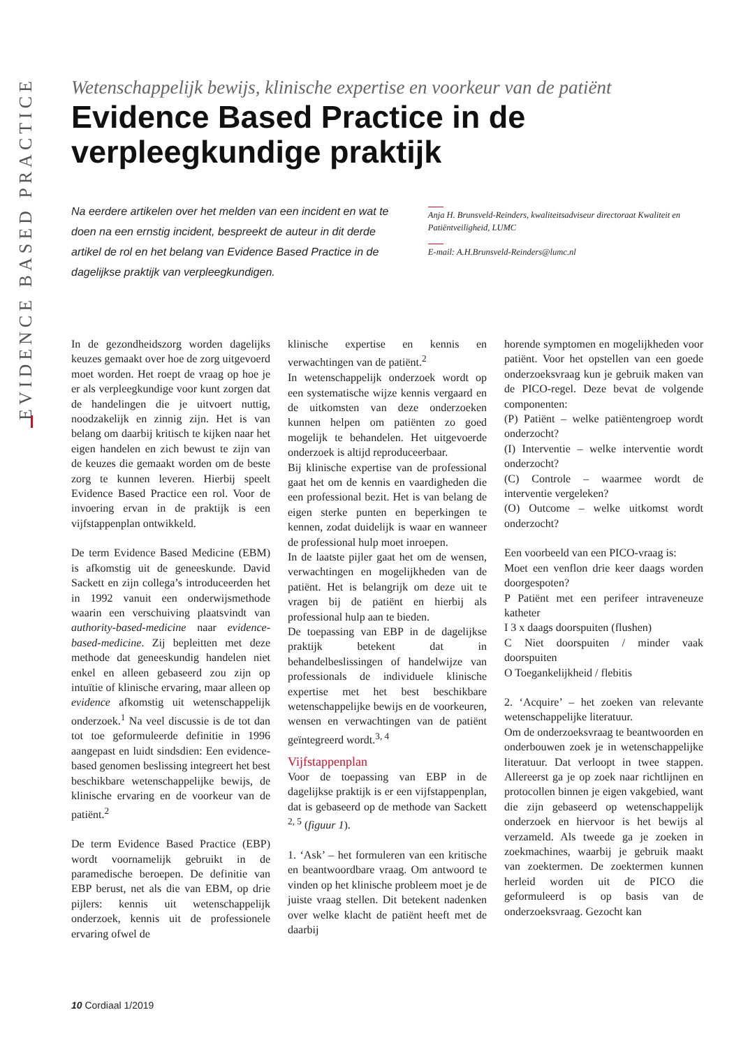EVIDENCE BASED PRACTICE
Wetenschappelijk bewijs, klinische expertise en voorkeur van de patiënt
Evidence Based Practice in de verpleegkundige praktijk
Na eerdere artikelen over het melden van een incident en wat te doen na een ernstig incident, bespreekt de auteur in dit derde artikel de rol en het belang van Evidence Based Practice in de dagelijkse praktijk van verpleegkundigen.
Anja H. Brunsveld-Reinders, kwaliteitsadviseur directoraat Kwaliteit en Patiëntveiligheid, LUMC
E-mail: A.H.Brunsveld-Reinders@lumc.nl
In de gezondheidszorg worden dagelijks keuzes gemaakt over hoe de zorg uitgevoerd moet worden. Het roept de vraag op hoe je er als verpleegkundige voor kunt zorgen dat de handelingen die je uitvoert nuttig, noodzakelijk en zinnig zijn. Het is van belang om daarbij kritisch te kijken naar het eigen handelen en zich bewust te zijn van de keuzes die gemaakt worden om de beste zorg te kunnen leveren. Hierbij speelt Evidence Based Practice een rol. Voor de invoering ervan in de praktijk is een vijfstappenplan ontwikkeld.
De term Evidence Based Medicine (EBM) is afkomstig uit de geneeskunde. David Sackett en zijn collega’s introduceerden het in 1992 vanuit een onderwijsmethode waarin een verschuiving plaatsvindt van authority-based-medicine naar evidence-based-medicine. Zij bepleitten met deze methode dat geneeskundig handelen niet enkel en alleen gebaseerd zou zijn op intuïtie of klinische ervaring, maar alleen op evidence afkomstig uit wetenschappelijk onderzoek.<sup>1</sup> Na veel discussie is de tot dan tot toe geformuleerde definitie in 1996 aangepast en luidt sindsdien: Een evidence-based genomen beslissing integreert het best beschikbare wetenschappelijke bewijs, de klinische ervaring en de voorkeur van de patiënt.<sup>2</sup>
De term Evidence Based Practice (EBP) wordt voornamelijk gebruikt in de paramedische beroepen. De definitie van EBP berust, net als die van EBM, op drie pijlers: kennis uit wetenschappelijk onderzoek, kennis uit de professionele ervaring ofwel de
klinische expertise en kennis en verwachtingen van de patiënt.<sup>2</sup>
In wetenschappelijk onderzoek wordt op een systematische wijze kennis vergaard en de uitkomsten van deze onderzoeken kunnen helpen om patiënten zo goed mogelijk te behandelen. Het uitgevoerde onderzoek is altijd reproduceerbaar.
Bij klinische expertise van de professional gaat het om de kennis en vaardigheden die een professional bezit. Het is van belang de eigen sterke punten en beperkingen te kennen, zodat duidelijk is waar en wanneer de professional hulp moet inroepen.
In de laatste pijler gaat het om de wensen, verwachtingen en mogelijkheden van de patiënt. Het is belangrijk om deze uit te vragen bij de patiënt en hierbij als professional hulp aan te bieden.
De toepassing van EBP in de dagelijkse praktijk betekent dat in behandelbeslissingen of handelwijze van professionals de individuele klinische expertise met het best beschikbare wetenschappelijke bewijs en de voorkeuren, wensen en verwachtingen van de patiënt geïntegreerd wordt.<sup>3, 4</sup>
Vijfstappenplan
Voor de toepassing van EBP in de dagelijkse praktijk is er een vijfstappenplan, dat is gebaseerd op de methode van Sackett <sup>2, 5</sup> (figuur 1).
1. ‘Ask’ – het formuleren van een kritische en beantwoordbare vraag. Om antwoord te vinden op het klinische probleem moet je de juiste vraag stellen. Dit betekent nadenken over welke klacht de patiënt heeft met de daarbij
horende symptomen en mogelijkheden voor patiënt. Voor het opstellen van een goede onderzoeksvraag kun je gebruik maken van de PICO-regel. Deze bevat de volgende componenten:
(P) Patiënt – welke patiëntengroep wordt onderzocht?
(I) Interventie – welke interventie wordt onderzocht?
(C) Controle – waarmee wordt de interventie vergeleken?
(O) Outcome – welke uitkomst wordt onderzocht?
Een voorbeeld van een PICO-vraag is:
Moet een venflon drie keer daags worden doorgespoten?
P Patiënt met een perifeer intraveneuze katheter
I 3 x daags doorspuiten (flushen)
C Niet doorspuiten / minder vaak doorspuiten
O Toegankelijkheid / flebitis
2. ‘Acquire’ – het zoeken van relevante wetenschappelijke literatuur.
Om de onderzoeksvraag te beantwoorden en onderbouwen zoek je in wetenschappelijke literatuur. Dat verloopt in twee stappen. Allereerst ga je op zoek naar richtlijnen en protocollen binnen je eigen vakgebied, want die zijn gebaseerd op wetenschappelijk onderzoek en hiervoor is het bewijs al verzameld. Als tweede ga je zoeken in zoekmachines, waarbij je gebruik maakt van zoektermen. De zoektermen kunnen herleid worden uit de PICO die geformuleerd is op basis van de onderzoeksvraag. Gezocht kan
10 Cordiaal 1/2019